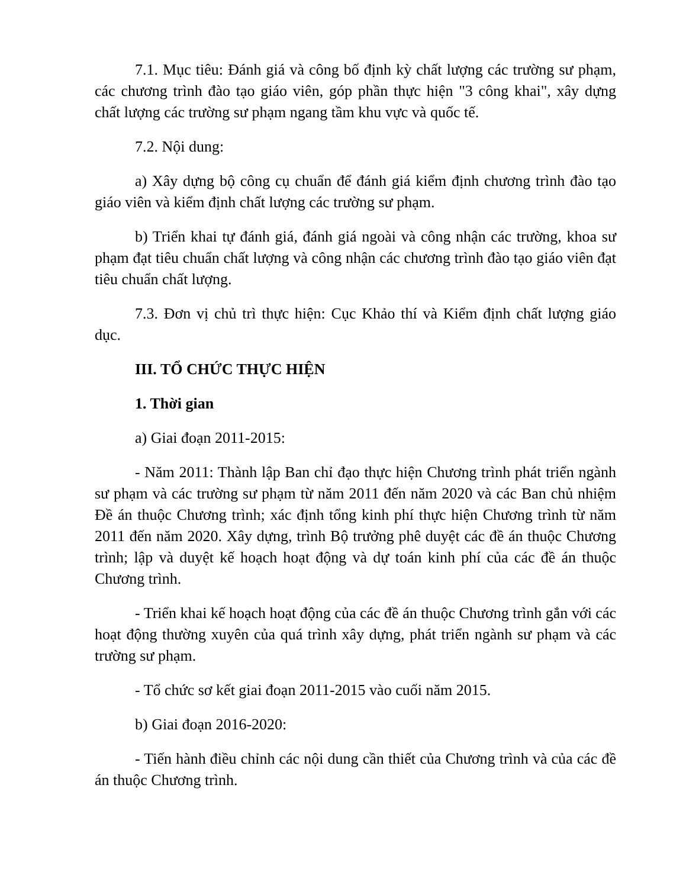7.1. Mục tiêu: Đánh giá và công bố định kỳ chất lượng các trường sư phạm, các chương trình đào tạo giáo viên, góp phần thực hiện "3 công khai", xây dựng chất lượng các trường sư phạm ngang tầm khu vực và quốc tế.
7.2. Nội dung:
a) Xây dựng bộ công cụ chuẩn để đánh giá kiểm định chương trình đào tạo giáo viên và kiểm định chất lượng các trường sư phạm.
b) Triển khai tự đánh giá, đánh giá ngoài và công nhận các trường, khoa sư phạm đạt tiêu chuẩn chất lượng và công nhận các chương trình đào tạo giáo viên đạt tiêu chuẩn chất lượng.
7.3. Đơn vị chủ trì thực hiện: Cục Khảo thí và Kiểm định chất lượng giáo dục.
III. TỔ CHỨC THỰC HIỆN
1. Thời gian
a) Giai đoạn 2011-2015:
- Năm 2011: Thành lập Ban chỉ đạo thực hiện Chương trình phát triển ngành sư phạm và các trường sư phạm từ năm 2011 đến năm 2020 và các Ban chủ nhiệm Đề án thuộc Chương trình; xác định tổng kinh phí thực hiện Chương trình từ năm 2011 đến năm 2020. Xây dựng, trình Bộ trưởng phê duyệt các đề án thuộc Chương trình; lập và duyệt kế hoạch hoạt động và dự toán kinh phí của các đề án thuộc Chương trình.
- Triển khai kế hoạch hoạt động của các đề án thuộc Chương trình gắn với các hoạt động thường xuyên của quá trình xây dựng, phát triển ngành sư phạm và các trường sư phạm.
- Tổ chức sơ kết giai đoạn 2011-2015 vào cuối năm 2015.
b) Giai đoạn 2016-2020:
- Tiến hành điều chỉnh các nội dung cần thiết của Chương trình và của các đề án thuộc Chương trình.